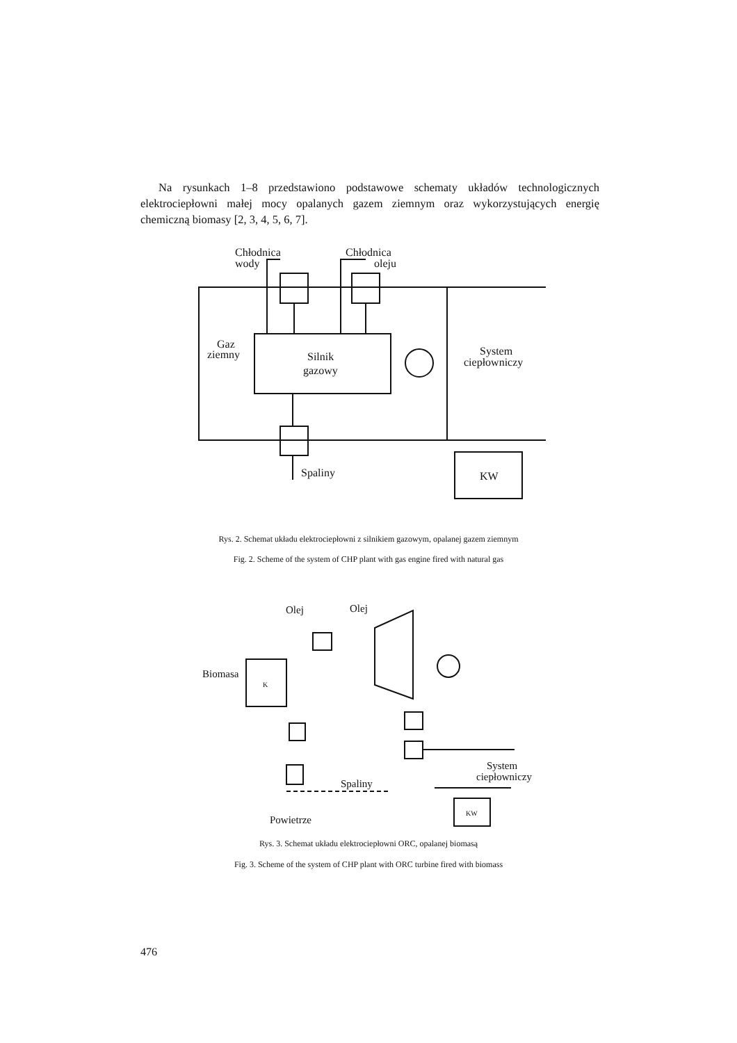Na rysunkach 1–8 przedstawiono podstawowe schematy układów technologicznych elektrociepłowni małej mocy opalanych gazem ziemnym oraz wykorzystujących energię chemiczną biomasy [2, 3, 4, 5, 6, 7].
Chłodnica
wody
Chłodnica
oleju
Silnik
gazowy
Gaz
ziemny
System
ciepłowniczy
Spaliny
KW
Rys. 2. Schemat układu elektrociepłowni z silnikiem gazowym, opalanej gazem ziemnym
Fig. 2. Scheme of the system of CHP plant with gas engine fired with natural gas
Olej
Olej
Biomasa
K
Spaliny
System
ciepłowniczy
KW
Powietrze
Rys. 3. Schemat układu elektrociepłowni ORC, opalanej biomasą
Fig. 3. Scheme of the system of CHP plant with ORC turbine fired with biomass
476